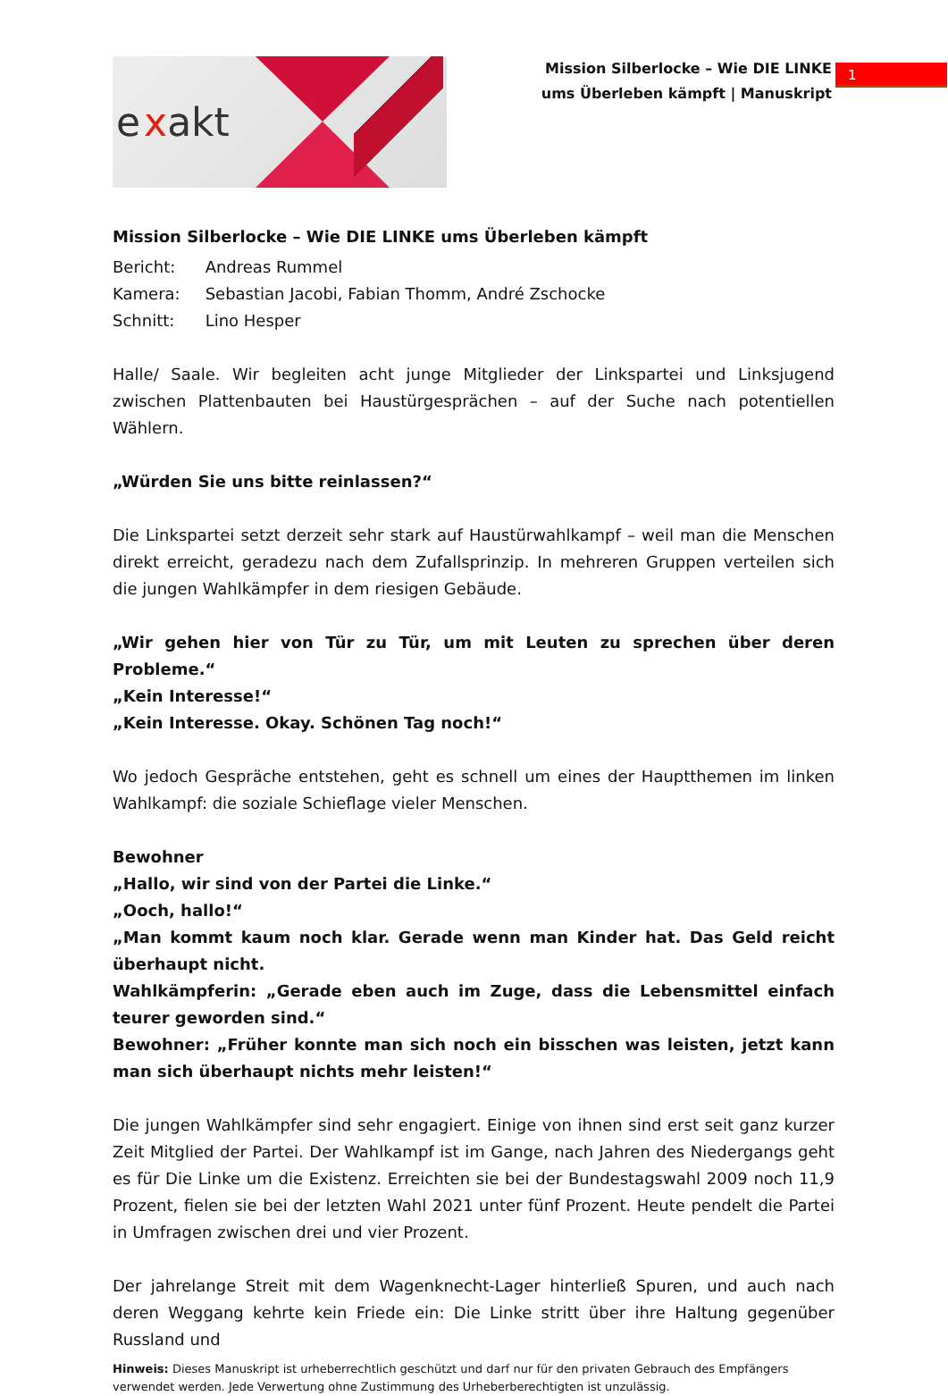e xakt
Mission Silberlocke – Wie DIE LINKE ums Überleben kämpft | Manuskript
1
Mission Silberlocke – Wie DIE LINKE ums Überleben kämpft
| Bericht: | Andreas Rummel |
| Kamera: | Sebastian Jacobi, Fabian Thomm, André Zschocke |
| Schnitt: | Lino Hesper |
Halle/ Saale. Wir begleiten acht junge Mitglieder der Linkspartei und Linksjugend zwischen Plattenbauten bei Haustürgesprächen – auf der Suche nach potentiellen Wählern.
„Würden Sie uns bitte reinlassen?“
Die Linkspartei setzt derzeit sehr stark auf Haustürwahlkampf – weil man die Menschen direkt erreicht, geradezu nach dem Zufallsprinzip. In mehreren Gruppen verteilen sich die jungen Wahlkämpfer in dem riesigen Gebäude.
„Wir gehen hier von Tür zu Tür, um mit Leuten zu sprechen über deren Probleme.“
„Kein Interesse!“
„Kein Interesse. Okay. Schönen Tag noch!“
Wo jedoch Gespräche entstehen, geht es schnell um eines der Hauptthemen im linken Wahlkampf: die soziale Schieflage vieler Menschen.
Bewohner
„Hallo, wir sind von der Partei die Linke.“
„Ooch, hallo!“
„Man kommt kaum noch klar. Gerade wenn man Kinder hat. Das Geld reicht überhaupt nicht.
Wahlkämpferin: „Gerade eben auch im Zuge, dass die Lebensmittel einfach teurer geworden sind.“
Bewohner: „Früher konnte man sich noch ein bisschen was leisten, jetzt kann man sich überhaupt nichts mehr leisten!“
Die jungen Wahlkämpfer sind sehr engagiert. Einige von ihnen sind erst seit ganz kurzer Zeit Mitglied der Partei. Der Wahlkampf ist im Gange, nach Jahren des Niedergangs geht es für Die Linke um die Existenz. Erreichten sie bei der Bundestagswahl 2009 noch 11,9 Prozent, fielen sie bei der letzten Wahl 2021 unter fünf Prozent. Heute pendelt die Partei in Umfragen zwischen drei und vier Prozent.
Der jahrelange Streit mit dem Wagenknecht-Lager hinterließ Spuren, und auch nach deren Weggang kehrte kein Friede ein: Die Linke stritt über ihre Haltung gegenüber Russland und
Hinweis: Dieses Manuskript ist urheberrechtlich geschützt und darf nur für den privaten Gebrauch des Empfängers verwendet werden. Jede Verwertung ohne Zustimmung des Urheberberechtigten ist unzulässig.